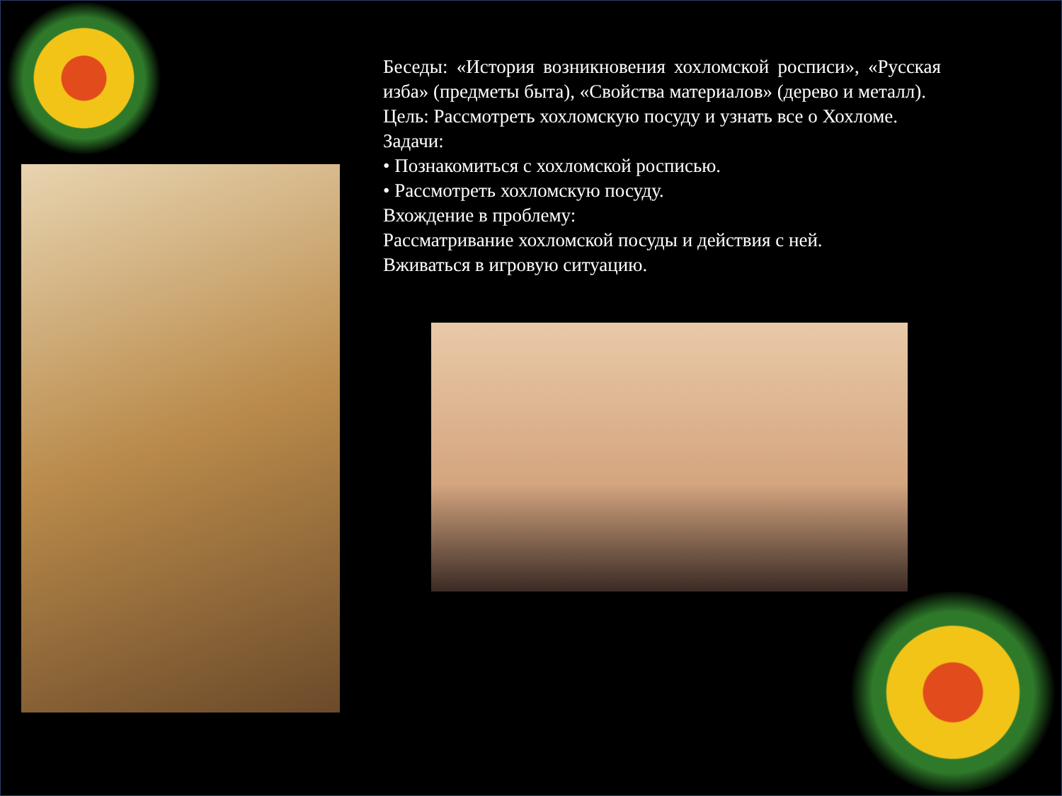Беседы: «История возникновения хохломской росписи», «Русская изба» (предметы быта), «Свойства материалов» (дерево и металл).
Цель: Рассмотреть хохломскую посуду и узнать все о Хохломе.
Задачи:
• Познакомиться с хохломской росписью.
• Рассмотреть хохломскую посуду.
Вхождение в проблему:
Рассматривание хохломской посуды и действия с ней.
Вживаться в игровую ситуацию.